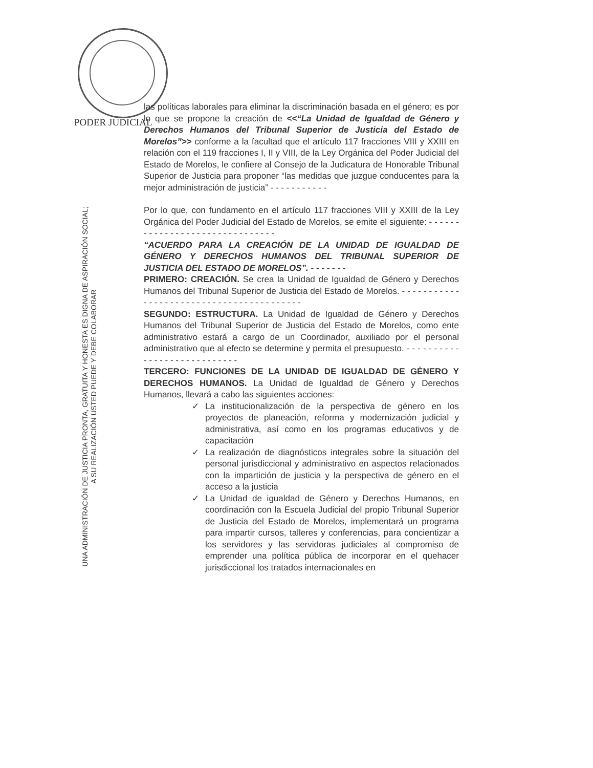PODER JUDICIAL
UNA ADMINISTRACIÓN DE JUSTICIA PRONTA, GRATUITA Y HONESTA ES DIGNA DE ASPIRACIÓN SOCIAL;
A SU REALIZACIÓN USTED PUEDE Y DEBE COLABORAR
las políticas laborales para eliminar la discriminación basada en el género; es por lo que se propone la creación de <<“La Unidad de Igualdad de Género y Derechos Humanos del Tribunal Superior de Justicia del Estado de Morelos”>> conforme a la facultad que el artículo 117 fracciones VIII y XXIII en relación con el 119 fracciones I, II y VIII, de la Ley Orgánica del Poder Judicial del Estado de Morelos, le confiere al Consejo de la Judicatura de Honorable Tribunal Superior de Justicia para proponer “las medidas que juzgue conducentes para la mejor administración de justicia” - - - - - - - - - - -
Por lo que, con fundamento en el artículo 117 fracciones VIII y XXIII de la Ley Orgánica del Poder Judicial del Estado de Morelos, se emite el siguiente: - - - - - - - - - - - - - - - - - - - - - - - - - - - - - - -
“ACUERDO PARA LA CREACIÓN DE LA UNIDAD DE IGUALDAD DE GÉNERO Y DERECHOS HUMANOS DEL TRIBUNAL SUPERIOR DE JUSTICIA DEL ESTADO DE MORELOS”. - - - - - - -
PRIMERO: CREACIÓN. Se crea la Unidad de Igualdad de Género y Derechos Humanos del Tribunal Superior de Justicia del Estado de Morelos. - - - - - - - - - - - - - - - - - - - - - - - - - - - - - - - - - - - - - - - - -
SEGUNDO: ESTRUCTURA. La Unidad de Igualdad de Género y Derechos Humanos del Tribunal Superior de Justicia del Estado de Morelos, como ente administrativo estará a cargo de un Coordinador, auxiliado por el personal administrativo que al efecto se determine y permita el presupuesto. - - - - - - - - - - - - - - - - - - - - - - - - - - - -
TERCERO: FUNCIONES DE LA UNIDAD DE IGUALDAD DE GÉNERO Y DERECHOS HUMANOS. La Unidad de Igualdad de Género y Derechos Humanos, llevará a cabo las siguientes acciones:
✓ La institucionalización de la perspectiva de género en los proyectos de planeación, reforma y modernización judicial y administrativa, así como en los programas educativos y de capacitación
✓ La realización de diagnósticos integrales sobre la situación del personal jurisdiccional y administrativo en aspectos relacionados con la impartición de justicia y la perspectiva de género en el acceso a la justicia
✓ La Unidad de igualdad de Género y Derechos Humanos, en coordinación con la Escuela Judicial del propio Tribunal Superior de Justicia del Estado de Morelos, implementará un programa para impartir cursos, talleres y conferencias, para concientizar a los servidores y las servidoras judiciales al compromiso de emprender una política pública de incorporar en el quehacer jurisdiccional los tratados internacionales en